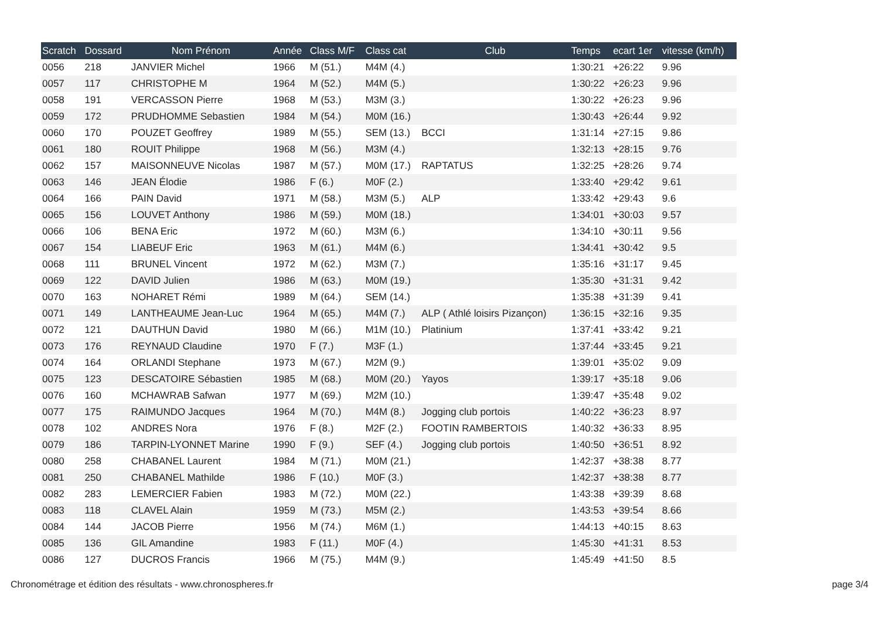| Scratch | Dossard | Nom Prénom | Année | Class M/F | Class cat | Club | Temps | ecart 1er | vitesse (km/h) |
| --- | --- | --- | --- | --- | --- | --- | --- | --- | --- |
| 0056 | 218 | JANVIER Michel | 1966 | M (51.) | M4M (4.) | | 1:30:21 | +26:22 | 9.96 |
| 0057 | 117 | CHRISTOPHE M | 1964 | M (52.) | M4M (5.) | | 1:30:22 | +26:23 | 9.96 |
| 0058 | 191 | VERCASSON Pierre | 1968 | M (53.) | M3M (3.) | | 1:30:22 | +26:23 | 9.96 |
| 0059 | 172 | PRUDHOMME Sebastien | 1984 | M (54.) | M0M (16.) | | 1:30:43 | +26:44 | 9.92 |
| 0060 | 170 | POUZET Geoffrey | 1989 | M (55.) | SEM (13.) | BCCI | 1:31:14 | +27:15 | 9.86 |
| 0061 | 180 | ROUIT Philippe | 1968 | M (56.) | M3M (4.) | | 1:32:13 | +28:15 | 9.76 |
| 0062 | 157 | MAISONNEUVE Nicolas | 1987 | M (57.) | M0M (17.) | RAPTATUS | 1:32:25 | +28:26 | 9.74 |
| 0063 | 146 | JEAN Élodie | 1986 | F (6.) | M0F (2.) | | 1:33:40 | +29:42 | 9.61 |
| 0064 | 166 | PAIN David | 1971 | M (58.) | M3M (5.) | ALP | 1:33:42 | +29:43 | 9.6 |
| 0065 | 156 | LOUVET Anthony | 1986 | M (59.) | M0M (18.) | | 1:34:01 | +30:03 | 9.57 |
| 0066 | 106 | BENA Eric | 1972 | M (60.) | M3M (6.) | | 1:34:10 | +30:11 | 9.56 |
| 0067 | 154 | LIABEUF Eric | 1963 | M (61.) | M4M (6.) | | 1:34:41 | +30:42 | 9.5 |
| 0068 | 111 | BRUNEL Vincent | 1972 | M (62.) | M3M (7.) | | 1:35:16 | +31:17 | 9.45 |
| 0069 | 122 | DAVID Julien | 1986 | M (63.) | M0M (19.) | | 1:35:30 | +31:31 | 9.42 |
| 0070 | 163 | NOHARET Rémi | 1989 | M (64.) | SEM (14.) | | 1:35:38 | +31:39 | 9.41 |
| 0071 | 149 | LANTHEAUME Jean-Luc | 1964 | M (65.) | M4M (7.) | ALP ( Athlé loisirs Pizançon) | 1:36:15 | +32:16 | 9.35 |
| 0072 | 121 | DAUTHUN David | 1980 | M (66.) | M1M (10.) | Platinium | 1:37:41 | +33:42 | 9.21 |
| 0073 | 176 | REYNAUD Claudine | 1970 | F (7.) | M3F (1.) | | 1:37:44 | +33:45 | 9.21 |
| 0074 | 164 | ORLANDI Stephane | 1973 | M (67.) | M2M (9.) | | 1:39:01 | +35:02 | 9.09 |
| 0075 | 123 | DESCATOIRE Sébastien | 1985 | M (68.) | M0M (20.) | Yayos | 1:39:17 | +35:18 | 9.06 |
| 0076 | 160 | MCHAWRAB Safwan | 1977 | M (69.) | M2M (10.) | | 1:39:47 | +35:48 | 9.02 |
| 0077 | 175 | RAIMUNDO Jacques | 1964 | M (70.) | M4M (8.) | Jogging club portois | 1:40:22 | +36:23 | 8.97 |
| 0078 | 102 | ANDRES Nora | 1976 | F (8.) | M2F (2.) | FOOTIN RAMBERTOIS | 1:40:32 | +36:33 | 8.95 |
| 0079 | 186 | TARPIN-LYONNET Marine | 1990 | F (9.) | SEF (4.) | Jogging club portois | 1:40:50 | +36:51 | 8.92 |
| 0080 | 258 | CHABANEL Laurent | 1984 | M (71.) | M0M (21.) | | 1:42:37 | +38:38 | 8.77 |
| 0081 | 250 | CHABANEL Mathilde | 1986 | F (10.) | M0F (3.) | | 1:42:37 | +38:38 | 8.77 |
| 0082 | 283 | LEMERCIER Fabien | 1983 | M (72.) | M0M (22.) | | 1:43:38 | +39:39 | 8.68 |
| 0083 | 118 | CLAVEL Alain | 1959 | M (73.) | M5M (2.) | | 1:43:53 | +39:54 | 8.66 |
| 0084 | 144 | JACOB Pierre | 1956 | M (74.) | M6M (1.) | | 1:44:13 | +40:15 | 8.63 |
| 0085 | 136 | GIL Amandine | 1983 | F (11.) | M0F (4.) | | 1:45:30 | +41:31 | 8.53 |
| 0086 | 127 | DUCROS Francis | 1966 | M (75.) | M4M (9.) | | 1:45:49 | +41:50 | 8.5 |
Chronométrage et édition des résultats - www.chronospheres.fr page 3/4